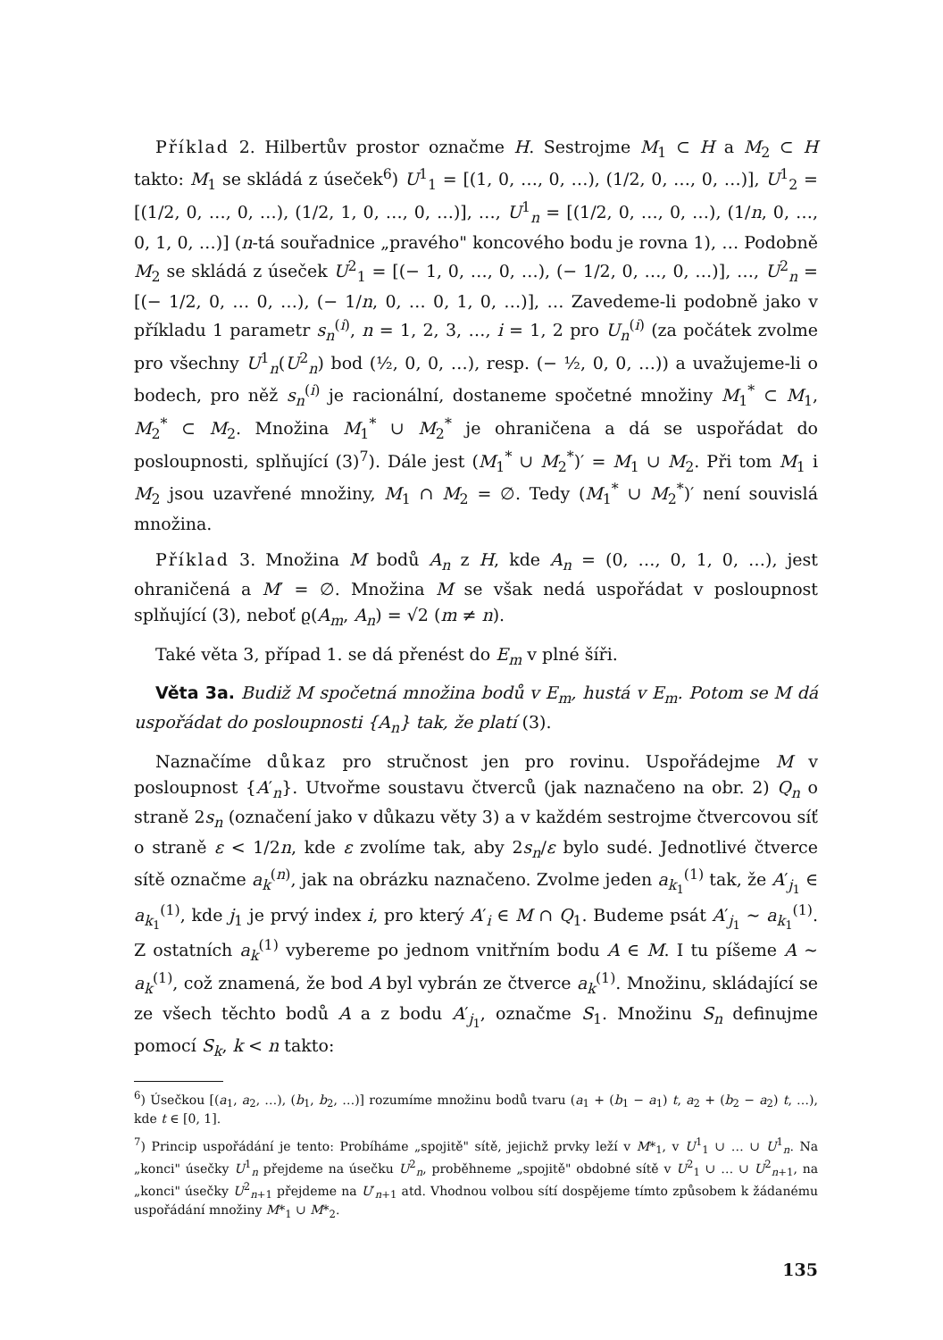Příklad 2. Hilbertův prostor označme H. Sestrojme M<sub>1</sub> ⊂ H a M<sub>2</sub> ⊂ H takto: M<sub>1</sub> se skládá z úseček<sup>6</sup>) U<sup>1</sup><sub>1</sub> = [(1, 0, …, 0, …), (1/2, 0, …, 0, …)], U<sup>1</sup><sub>2</sub> = [(1/2, 0, …, 0, …), (1/2, 1, 0, …, 0, …)], …, U<sup>1</sup><sub>n</sub> = [(1/2, 0, …, 0, …), (1/n, 0, …, 0, 1, 0, …)] (n-tá souřadnice „pravého" koncového bodu je rovna 1), … Podobně M<sub>2</sub> se skládá z úseček U<sup>2</sup><sub>1</sub> = [(− 1, 0, …, 0, …), (− 1/2, 0, …, 0, …)], …, U<sup>2</sup><sub>n</sub> = [(− 1/2, 0, … 0, …), (− 1/n, 0, … 0, 1, 0, …)], … Zavedeme-li podobně jako v příkladu 1 parametr s<sub>n</sub><sup>(i)</sup>, n = 1, 2, 3, …, i = 1, 2 pro U<sub>n</sub><sup>(i)</sup> (za počátek zvolme pro všechny U<sup>1</sup><sub>n</sub>(U<sup>2</sup><sub>n</sub>) bod (½, 0, 0, …), resp. (− ½, 0, 0, …)) a uvažujeme-li o bodech, pro něž s<sub>n</sub><sup>(i)</sup> je racionální, dostaneme spočetné množiny M<sub>1</sub><sup>*</sup> ⊂ M<sub>1</sub>, M<sub>2</sub><sup>*</sup> ⊂ M<sub>2</sub>. Množina M<sub>1</sub><sup>*</sup> ∪ M<sub>2</sub><sup>*</sup> je ohraničena a dá se uspořádat do posloupnosti, splňující (3)<sup>7</sup>). Dále jest (M<sub>1</sub><sup>*</sup> ∪ M<sub>2</sub><sup>*</sup>)′ = M<sub>1</sub> ∪ M<sub>2</sub>. Při tom M<sub>1</sub> i M<sub>2</sub> jsou uzavřené množiny, M<sub>1</sub> ∩ M<sub>2</sub> = ∅. Tedy (M<sub>1</sub><sup>*</sup> ∪ M<sub>2</sub><sup>*</sup>)′ není souvislá množina.
Příklad 3. Množina M bodů A<sub>n</sub> z H, kde A<sub>n</sub> = (0, …, 0, 1, 0, …), jest ohraničená a M′ = ∅. Množina M se však nedá uspořádat v posloupnost splňující (3), neboť ϱ(A<sub>m</sub>, A<sub>n</sub>) = √2 (m ≠ n).
Také věta 3, případ 1. se dá přenést do E<sub>m</sub> v plné šíři.
Věta 3a. Budiž M spočetná množina bodů v E<sub>m</sub>, hustá v E<sub>m</sub>. Potom se M dá uspořádat do posloupnosti {A<sub>n</sub>} tak, že platí (3).
Naznačíme důkaz pro stručnost jen pro rovinu. Uspořádejme M v posloupnost {A′<sub>n</sub>}. Utvořme soustavu čtverců (jak naznačeno na obr. 2) Q<sub>n</sub> o straně 2s<sub>n</sub> (označení jako v důkazu věty 3) a v každém sestrojme čtvercovou síť o straně ε < 1/2n, kde ε zvolíme tak, aby 2s<sub>n</sub>/ε bylo sudé. Jednotlivé čtverce sítě označme a<sub>k</sub><sup>(n)</sup>, jak na obrázku naznačeno. Zvolme jeden a<sub>k<sub>1</sub></sub><sup>(1)</sup> tak, že A′<sub>j<sub>1</sub></sub> ∈ a<sub>k<sub>1</sub></sub><sup>(1)</sup>, kde j<sub>1</sub> je prvý index i, pro který A′<sub>i</sub> ∈ M ∩ Q<sub>1</sub>. Budeme psát A′<sub>j<sub>1</sub></sub> ∼ a<sub>k<sub>1</sub></sub><sup>(1)</sup>. Z ostatních a<sub>k</sub><sup>(1)</sup> vybereme po jednom vnitřním bodu A ∈ M. I tu píšeme A ∼ a<sub>k</sub><sup>(1)</sup>, což znamená, že bod A byl vybrán ze čtverce a<sub>k</sub><sup>(1)</sup>. Množinu, skládající se ze všech těchto bodů A a z bodu A′<sub>j<sub>1</sub></sub>, označme S<sub>1</sub>. Množinu S<sub>n</sub> definujme pomocí S<sub>k</sub>, k < n takto:
<sup>6</sup>) Úsečkou [(a<sub>1</sub>, a<sub>2</sub>, …), (b<sub>1</sub>, b<sub>2</sub>, …)] rozumíme množinu bodů tvaru (a<sub>1</sub> + (b<sub>1</sub> − a<sub>1</sub>) t, a<sub>2</sub> + (b<sub>2</sub> − a<sub>2</sub>) t, …), kde t ∈ [0, 1].
<sup>7</sup>) Princip uspořádání je tento: Probíháme „spojitě" sítě, jejichž prvky leží v M*<sub>1</sub>, v U<sup>1</sup><sub>1</sub> ∪ … ∪ U<sup>1</sup><sub>n</sub>. Na „konci" úsečky U<sup>1</sup><sub>n</sub> přejdeme na úsečku U<sup>2</sup><sub>n</sub>, proběhneme „spojitě" obdobné sítě v U<sup>2</sup><sub>1</sub> ∪ … ∪ U<sup>2</sup><sub>n+1</sub>, na „konci" úsečky U<sup>2</sup><sub>n+1</sub> přejdeme na U′<sub>n+1</sub> atd. Vhodnou volbou sítí dospějeme tímto způsobem k žádanému uspořádání množiny M*<sub>1</sub> ∪ M*<sub>2</sub>.
135